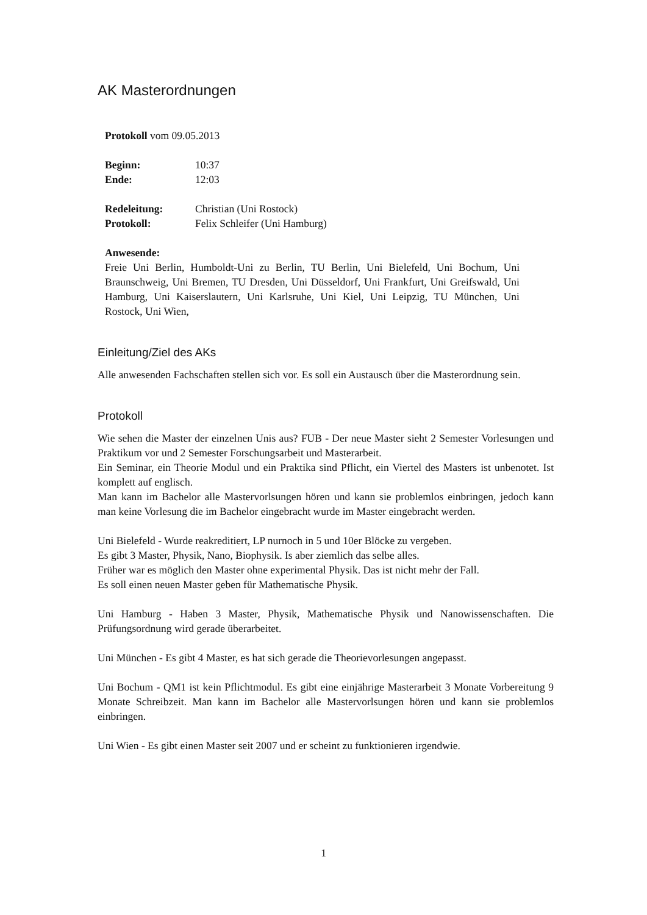AK Masterordnungen
Protokoll vom 09.05.2013
| Beginn: | 10:37 |
| Ende: | 12:03 |
| Redeleitung: | Christian (Uni Rostock) |
| Protokoll: | Felix Schleifer (Uni Hamburg) |
Anwesende:
Freie Uni Berlin, Humboldt-Uni zu Berlin, TU Berlin, Uni Bielefeld, Uni Bochum, Uni Braunschweig, Uni Bremen, TU Dresden, Uni Düsseldorf, Uni Frankfurt, Uni Greifswald, Uni Hamburg, Uni Kaiserslautern, Uni Karlsruhe, Uni Kiel, Uni Leipzig, TU München, Uni Rostock, Uni Wien,
Einleitung/Ziel des AKs
Alle anwesenden Fachschaften stellen sich vor. Es soll ein Austausch über die Masterordnung sein.
Protokoll
Wie sehen die Master der einzelnen Unis aus? FUB - Der neue Master sieht 2 Semester Vorlesungen und Praktikum vor und 2 Semester Forschungsarbeit und Masterarbeit.
Ein Seminar, ein Theorie Modul und ein Praktika sind Pflicht, ein Viertel des Masters ist unbenotet. Ist komplett auf englisch.
Man kann im Bachelor alle Mastervorlsungen hören und kann sie problemlos einbringen, jedoch kann man keine Vorlesung die im Bachelor eingebracht wurde im Master eingebracht werden.
Uni Bielefeld - Wurde reakreditiert, LP nurnoch in 5 und 10er Blöcke zu vergeben.
Es gibt 3 Master, Physik, Nano, Biophysik. Is aber ziemlich das selbe alles.
Früher war es möglich den Master ohne experimental Physik. Das ist nicht mehr der Fall.
Es soll einen neuen Master geben für Mathematische Physik.
Uni Hamburg - Haben 3 Master, Physik, Mathematische Physik und Nanowissenschaften. Die Prüfungsordnung wird gerade überarbeitet.
Uni München - Es gibt 4 Master, es hat sich gerade die Theorievorlesungen angepasst.
Uni Bochum - QM1 ist kein Pflichtmodul. Es gibt eine einjährige Masterarbeit 3 Monate Vorbereitung 9 Monate Schreibzeit. Man kann im Bachelor alle Mastervorlsungen hören und kann sie problemlos einbringen.
Uni Wien - Es gibt einen Master seit 2007 und er scheint zu funktionieren irgendwie.
1